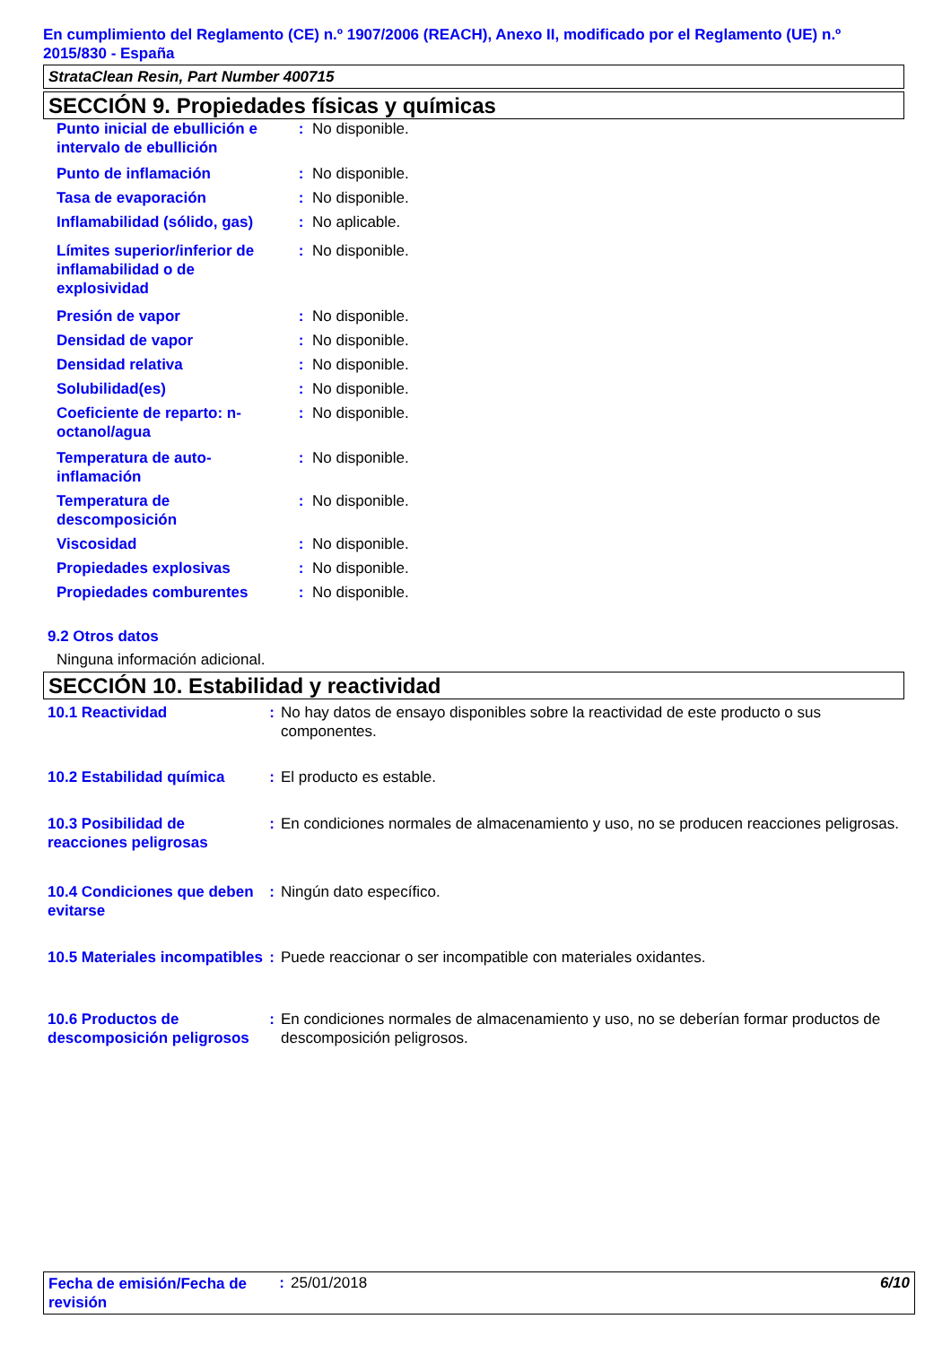En cumplimiento del Reglamento (CE) n.º 1907/2006 (REACH), Anexo II, modificado por el Reglamento (UE) n.º 2015/830 - España
StrataClean Resin, Part Number 400715
SECCIÓN 9. Propiedades físicas y químicas
| Punto inicial de ebullición e intervalo de ebullición | : | No disponible. |
| Punto de inflamación | : | No disponible. |
| Tasa de evaporación | : | No disponible. |
| Inflamabilidad (sólido, gas) | : | No aplicable. |
| Límites superior/inferior de inflamabilidad o de explosividad | : | No disponible. |
| Presión de vapor | : | No disponible. |
| Densidad de vapor | : | No disponible. |
| Densidad relativa | : | No disponible. |
| Solubilidad(es) | : | No disponible. |
| Coeficiente de reparto: n-octanol/agua | : | No disponible. |
| Temperatura de auto-inflamación | : | No disponible. |
| Temperatura de descomposición | : | No disponible. |
| Viscosidad | : | No disponible. |
| Propiedades explosivas | : | No disponible. |
| Propiedades comburentes | : | No disponible. |
9.2 Otros datos
Ninguna información adicional.
SECCIÓN 10. Estabilidad y reactividad
| 10.1 Reactividad | : | No hay datos de ensayo disponibles sobre la reactividad de este producto o sus componentes. |
| 10.2 Estabilidad química | : | El producto es estable. |
| 10.3 Posibilidad de reacciones peligrosas | : | En condiciones normales de almacenamiento y uso, no se producen reacciones peligrosas. |
| 10.4 Condiciones que deben evitarse | : | Ningún dato específico. |
| 10.5 Materiales incompatibles | : | Puede reaccionar o ser incompatible con materiales oxidantes. |
| 10.6 Productos de descomposición peligrosos | : | En condiciones normales de almacenamiento y uso, no se deberían formar productos de descomposición peligrosos. |
| Fecha de emisión/Fecha de revisión | : | 25/01/2018 | 6/10 |